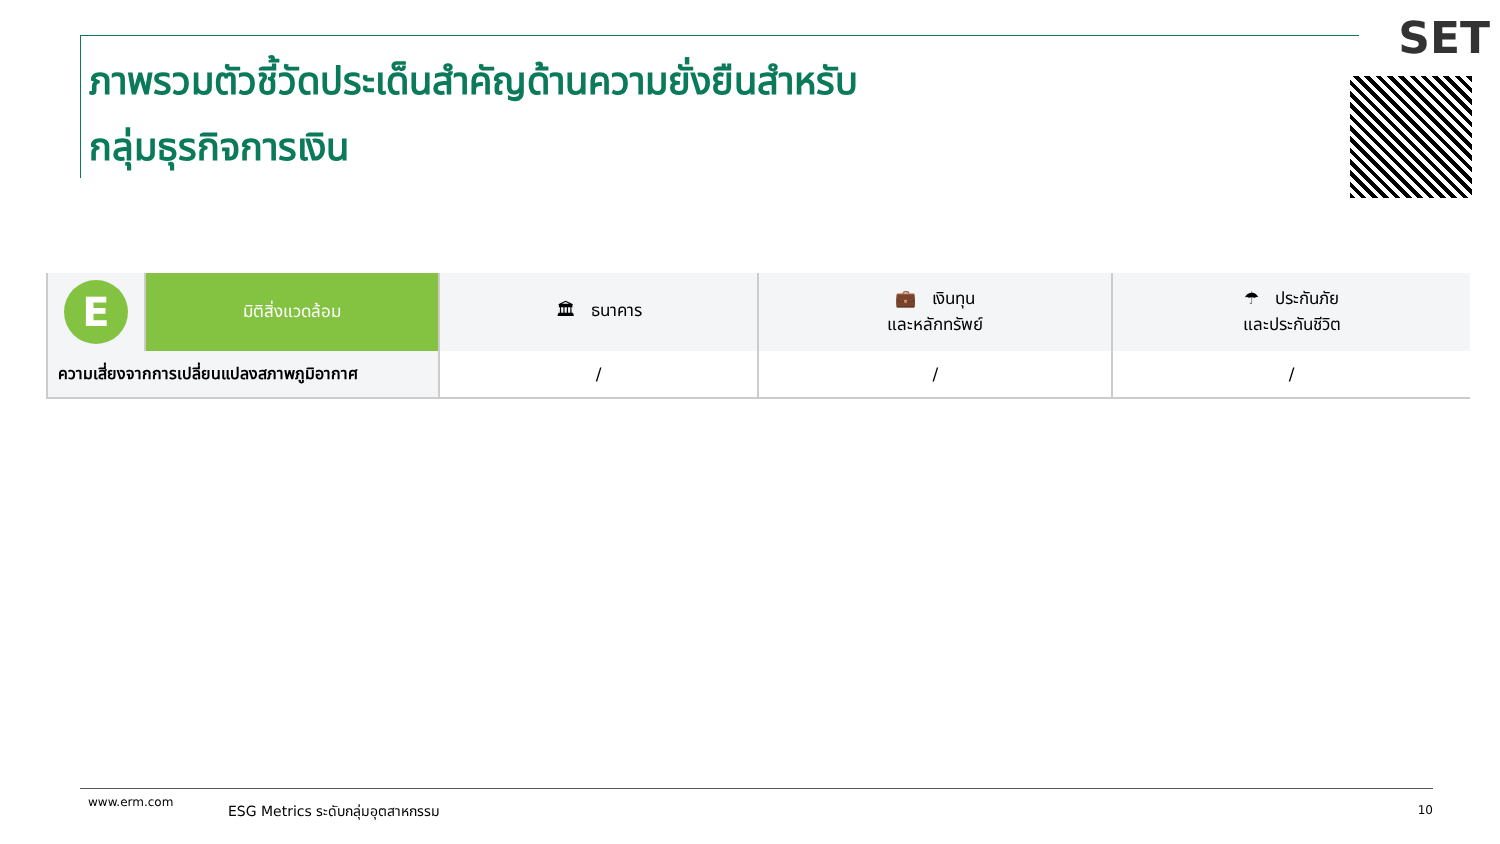ภาพรวมตัวชี้วัดประเด็นสำคัญด้านความยั่งยืนสำหรับ
กลุ่มธุรกิจการเงิน
SET
| E | มิติสิ่งแวดล้อม | 🏛 ธนาคาร | 💼 เงินทุน และหลักทรัพย์ | ☂ ประกันภัย และประกันชีวิต |
| ความเสี่ยงจากการเปลี่ยนแปลงสภาพภูมิอากาศ | | / | / | / |
www.erm.com ESG Metrics ระดับกลุ่มอุตสาหกรรม 10